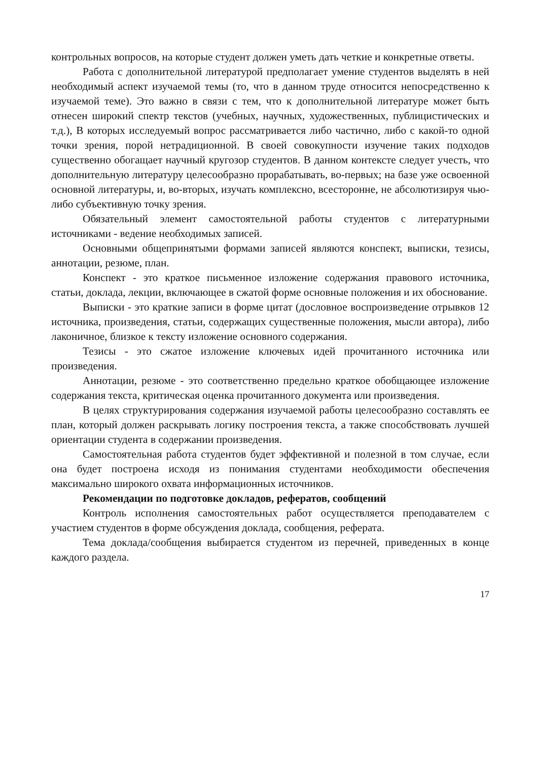контрольных вопросов, на которые студент должен уметь дать четкие и конкретные ответы.
Работа с дополнительной литературой предполагает умение студентов выделять в ней необходимый аспект изучаемой темы (то, что в данном труде относится непосредственно к изучаемой теме). Это важно в связи с тем, что к дополнительной литературе может быть отнесен широкий спектр текстов (учебных, научных, художественных, публицистических и т.д.), В которых исследуемый вопрос рассматривается либо частично, либо с какой-то одной точки зрения, порой нетрадиционной. В своей совокупности изучение таких подходов существенно обогащает научный кругозор студентов. В данном контексте следует учесть, что дополнительную литературу целесообразно прорабатывать, во-первых; на базе уже освоенной основной литературы, и, во-вторых, изучать комплексно, всесторонне, не абсолютизируя чью-либо субъективную точку зрения.
Обязательный элемент самостоятельной работы студентов с литературными источниками - ведение необходимых записей.
Основными общепринятыми формами записей являются конспект, выписки, тезисы, аннотации, резюме, план.
Конспект - это краткое письменное изложение содержания правового источника, статьи, доклада, лекции, включающее в сжатой форме основные положения и их обоснование.
Выписки - это краткие записи в форме цитат (дословное воспроизведение отрывков 12 источника, произведения, статьи, содержащих существенные положения, мысли автора), либо лаконичное, близкое к тексту изложение основного содержания.
Тезисы - это сжатое изложение ключевых идей прочитанного источника или произведения.
Аннотации, резюме - это соответственно предельно краткое обобщающее изложение содержания текста, критическая оценка прочитанного документа или произведения.
В целях структурирования содержания изучаемой работы целесообразно составлять ее план, который должен раскрывать логику построения текста, а также способствовать лучшей ориентации студента в содержании произведения.
Самостоятельная работа студентов будет эффективной и полезной в том случае, если она будет построена исходя из понимания студентами необходимости обеспечения максимально широкого охвата информационных источников.
Рекомендации по подготовке докладов, рефератов, сообщений
Контроль исполнения самостоятельных работ осуществляется преподавателем с участием студентов в форме обсуждения доклада, сообщения, реферата.
Тема доклада/сообщения выбирается студентом из перечней, приведенных в конце каждого раздела.
17